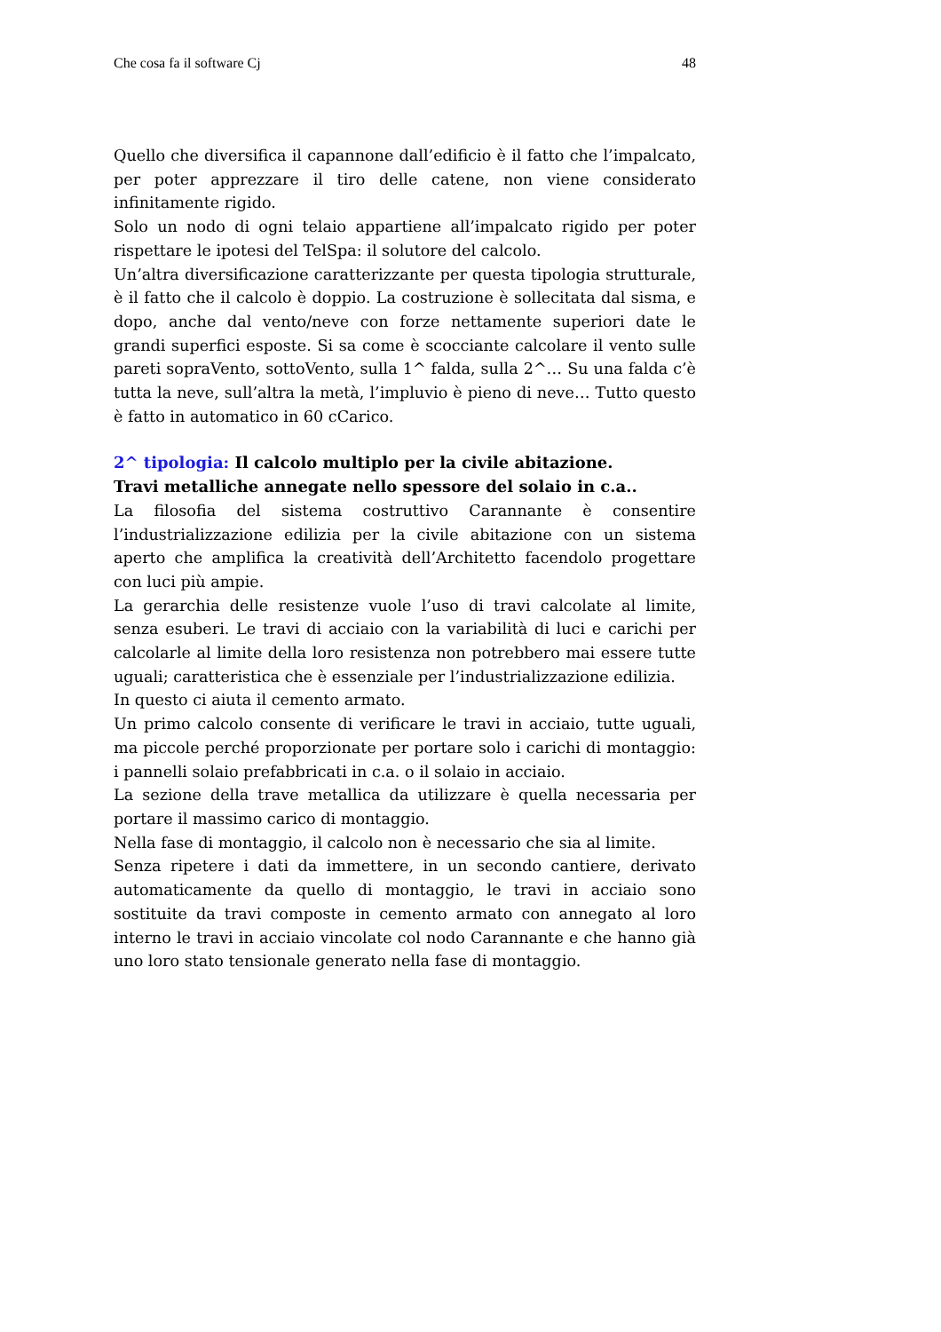Che cosa fa il software Cj 48
Quello che diversifica il capannone dall’edificio è il fatto che l’impalcato, per poter apprezzare il tiro delle catene, non viene considerato infinitamente rigido.
Solo un nodo di ogni telaio appartiene all’impalcato rigido per poter rispettare le ipotesi del TelSpa: il solutore del calcolo.
Un’altra diversificazione caratterizzante per questa tipologia strutturale, è il fatto che il calcolo è doppio. La costruzione è sollecitata dal sisma, e dopo, anche dal vento/neve con forze nettamente superiori date le grandi superfici esposte. Si sa come è scocciante calcolare il vento sulle pareti sopraVento, sottoVento, sulla 1^ falda, sulla 2^… Su una falda c’è tutta la neve, sull’altra la metà, l’impluvio è pieno di neve… Tutto questo è fatto in automatico in 60 cCarico.
2^ tipologia: Il calcolo multiplo per la civile abitazione.
Travi metalliche annegate nello spessore del solaio in c.a..
La filosofia del sistema costruttivo Carannante è consentire l’industrializzazione edilizia per la civile abitazione con un sistema aperto che amplifica la creatività dell’Architetto facendolo progettare con luci più ampie.
La gerarchia delle resistenze vuole l’uso di travi calcolate al limite, senza esuberi. Le travi di acciaio con la variabilità di luci e carichi per calcolarle al limite della loro resistenza non potrebbero mai essere tutte uguali; caratteristica che è essenziale per l’industrializzazione edilizia.
In questo ci aiuta il cemento armato.
Un primo calcolo consente di verificare le travi in acciaio, tutte uguali, ma piccole perché proporzionate per portare solo i carichi di montaggio: i pannelli solaio prefabbricati in c.a. o il solaio in acciaio.
La sezione della trave metallica da utilizzare è quella necessaria per portare il massimo carico di montaggio.
Nella fase di montaggio, il calcolo non è necessario che sia al limite.
Senza ripetere i dati da immettere, in un secondo cantiere, derivato automaticamente da quello di montaggio, le travi in acciaio sono sostituite da travi composte in cemento armato con annegato al loro interno le travi in acciaio vincolate col nodo Carannante e che hanno già uno loro stato tensionale generato nella fase di montaggio.